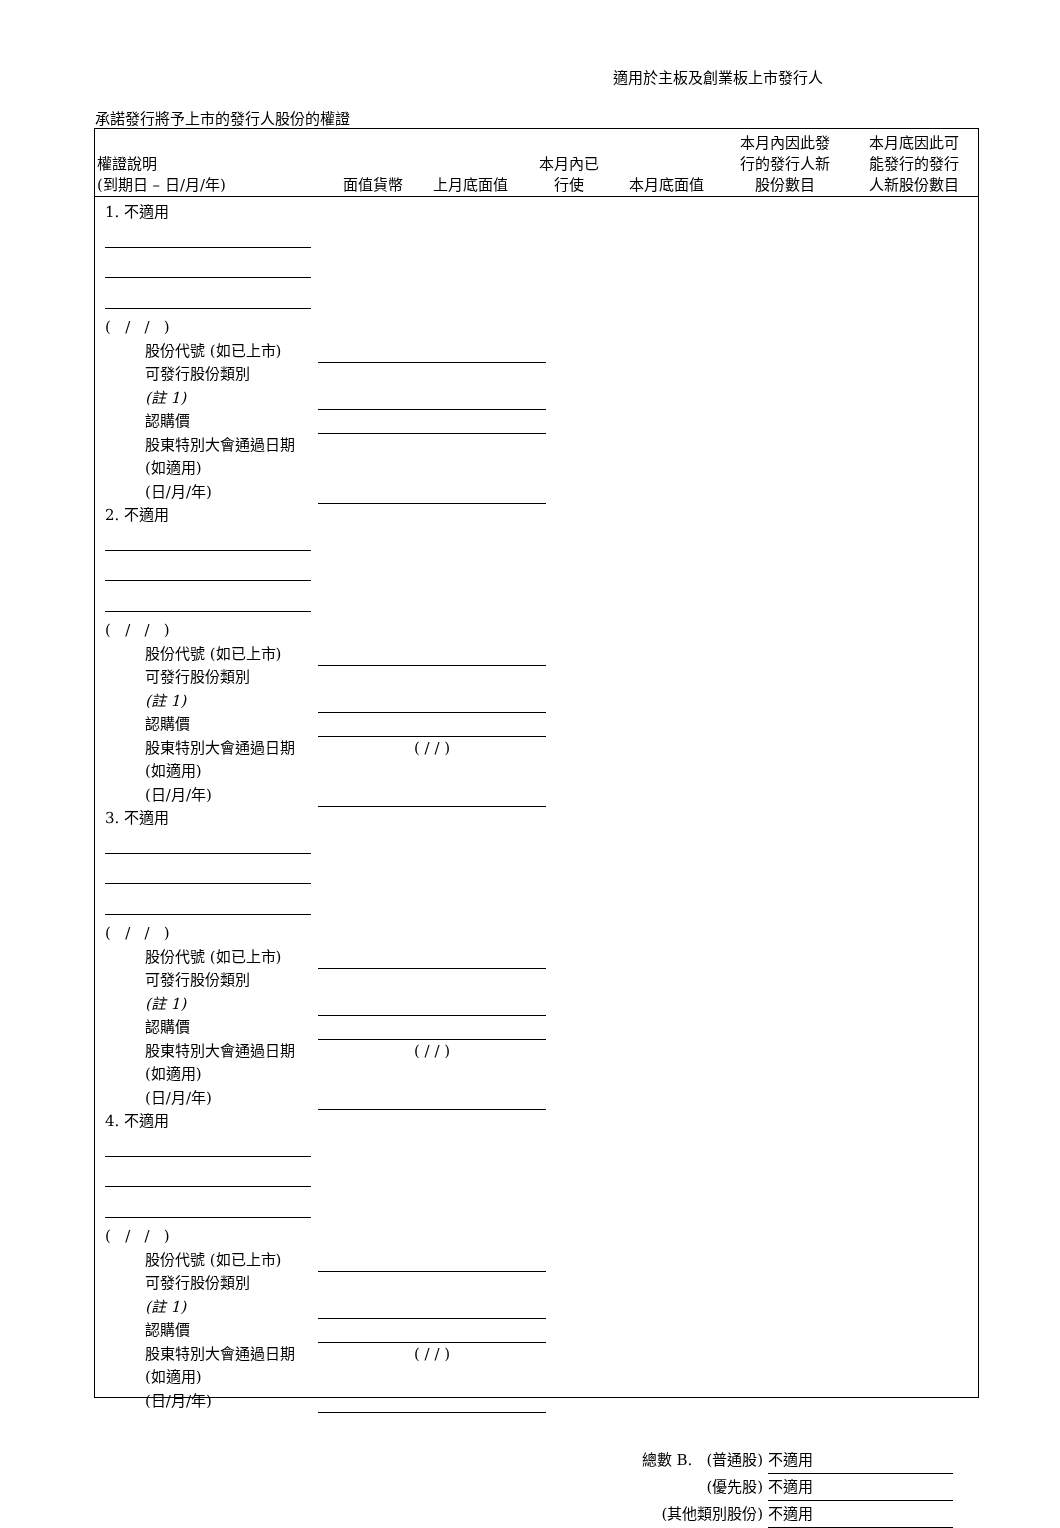適用於主板及創業板上市發行人
承諾發行將予上市的發行人股份的權證
| 權證說明 (到期日 – 日/月/年) | 面值貨幣 | 上月底面值 | 本月內已 行使 | 本月底面值 | 本月內因此發 行的發行人新 股份數目 | 本月底因此可 能發行的發行 人新股份數目 |
| --- | --- | --- | --- | --- | --- | --- |
1. 不適用
( / / )
股份代號 (如已上市)
可發行股份類別
(註 1)
認購價
股東特別大會通過日期 (如適用)
(日/月/年)
2. 不適用
( / / )
股份代號 (如已上市)
可發行股份類別
(註 1)
認購價
股東特別大會通過日期 (如適用)
(日/月/年)
( / / )
3. 不適用
( / / )
股份代號 (如已上市)
可發行股份類別
(註 1)
認購價
股東特別大會通過日期 (如適用)
(日/月/年)
( / / )
4. 不適用
( / / )
股份代號 (如已上市)
可發行股份類別
(註 1)
認購價
股東特別大會通過日期 (如適用)
(日/月/年)
( / / )
總數 B. (普通股) 不適用
(優先股) 不適用
(其他類別股份) 不適用